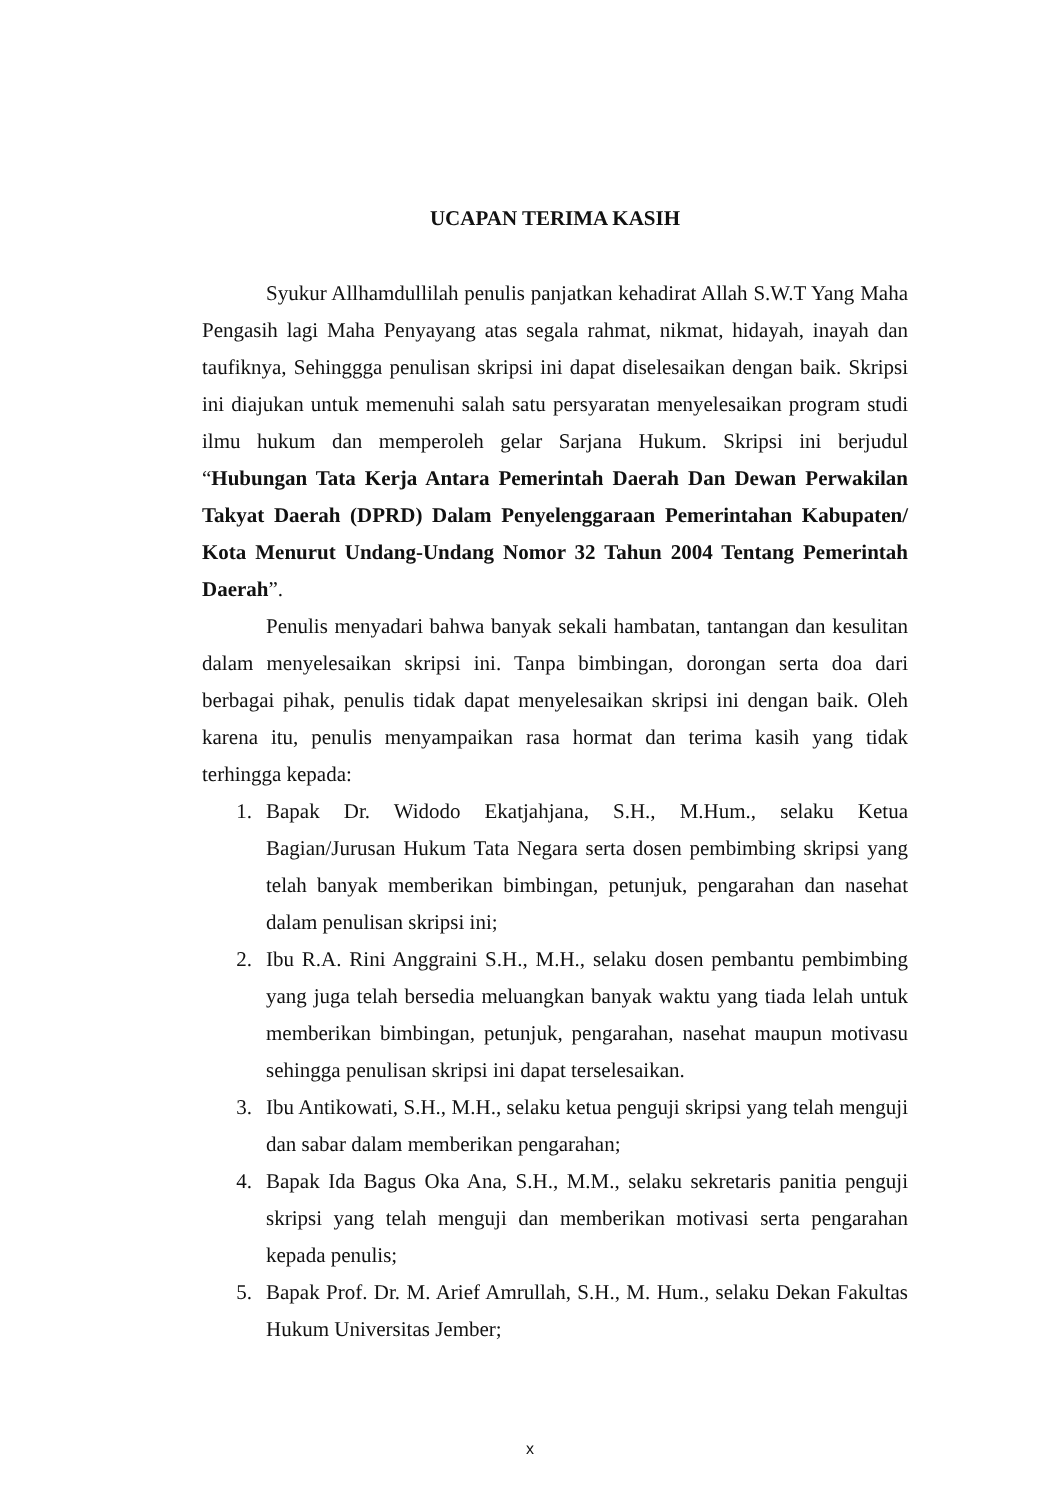UCAPAN TERIMA KASIH
Syukur Allhamdullilah penulis panjatkan kehadirat Allah S.W.T Yang Maha Pengasih lagi Maha Penyayang atas segala rahmat, nikmat, hidayah, inayah dan taufiknya, Sehinggga penulisan skripsi ini dapat diselesaikan dengan baik. Skripsi ini diajukan untuk memenuhi salah satu persyaratan menyelesaikan program studi ilmu hukum dan memperoleh gelar Sarjana Hukum. Skripsi ini berjudul “Hubungan Tata Kerja Antara Pemerintah Daerah Dan Dewan Perwakilan Takyat Daerah (DPRD) Dalam Penyelenggaraan Pemerintahan Kabupaten/ Kota Menurut Undang-Undang Nomor 32 Tahun 2004 Tentang Pemerintah Daerah”.
Penulis menyadari bahwa banyak sekali hambatan, tantangan dan kesulitan dalam menyelesaikan skripsi ini. Tanpa bimbingan, dorongan serta doa dari berbagai pihak, penulis tidak dapat menyelesaikan skripsi ini dengan baik. Oleh karena itu, penulis menyampaikan rasa hormat dan terima kasih yang tidak terhingga kepada:
1. Bapak Dr. Widodo Ekatjahjana, S.H., M.Hum., selaku Ketua Bagian/Jurusan Hukum Tata Negara serta dosen pembimbing skripsi yang telah banyak memberikan bimbingan, petunjuk, pengarahan dan nasehat dalam penulisan skripsi ini;
2. Ibu R.A. Rini Anggraini S.H., M.H., selaku dosen pembantu pembimbing yang juga telah bersedia meluangkan banyak waktu yang tiada lelah untuk memberikan bimbingan, petunjuk, pengarahan, nasehat maupun motivasu sehingga penulisan skripsi ini dapat terselesaikan.
3. Ibu Antikowati, S.H., M.H., selaku ketua penguji skripsi yang telah menguji dan sabar dalam memberikan pengarahan;
4. Bapak Ida Bagus Oka Ana, S.H., M.M., selaku sekretaris panitia penguji skripsi yang telah menguji dan memberikan motivasi serta pengarahan kepada penulis;
5. Bapak Prof. Dr. M. Arief Amrullah, S.H., M. Hum., selaku Dekan Fakultas Hukum Universitas Jember;
x